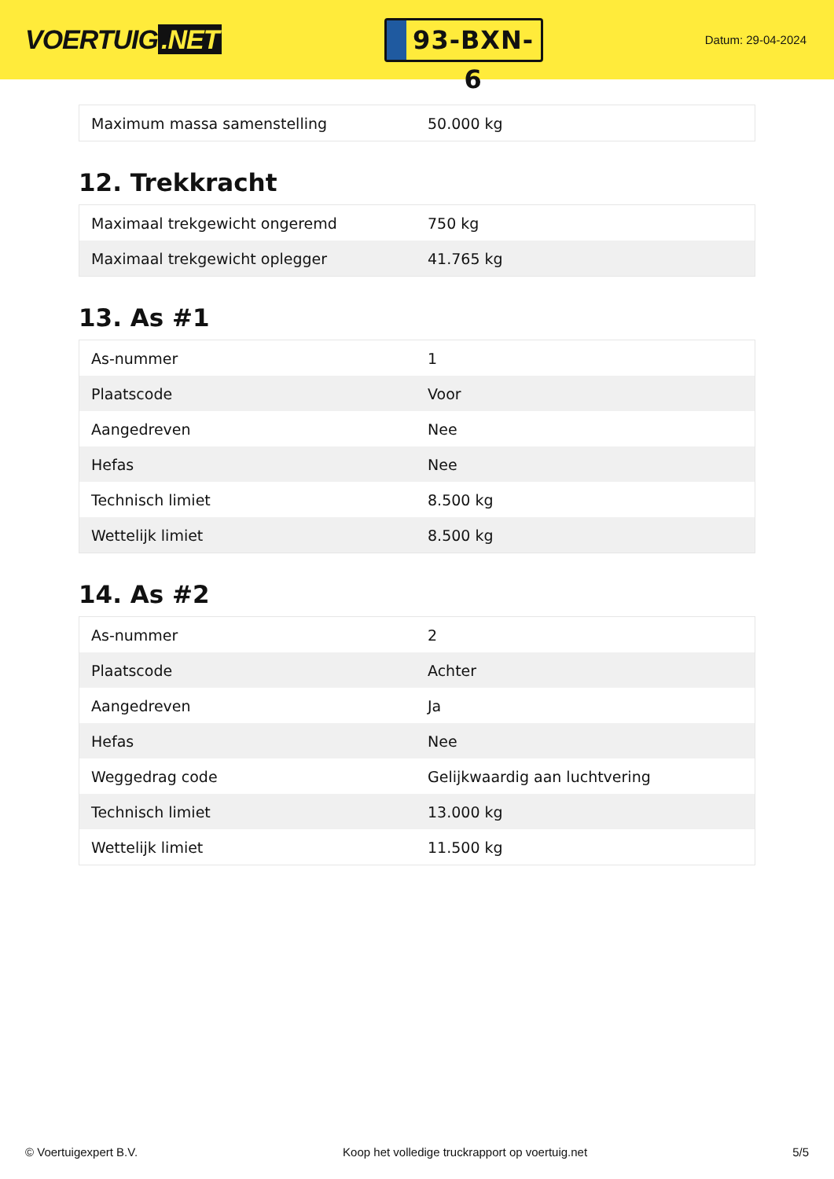VOERTUIG.NET
93-BXN-6
Datum: 29-04-2024
| Maximum massa samenstelling | 50.000 kg |
12. Trekkracht
| Maximaal trekgewicht ongeremd | 750 kg |
| Maximaal trekgewicht oplegger | 41.765 kg |
13. As #1
| As-nummer | 1 |
| Plaatscode | Voor |
| Aangedreven | Nee |
| Hefas | Nee |
| Technisch limiet | 8.500 kg |
| Wettelijk limiet | 8.500 kg |
14. As #2
| As-nummer | 2 |
| Plaatscode | Achter |
| Aangedreven | Ja |
| Hefas | Nee |
| Weggedrag code | Gelijkwaardig aan luchtvering |
| Technisch limiet | 13.000 kg |
| Wettelijk limiet | 11.500 kg |
© Voertuigexpert B.V. Koop het volledige truckrapport op voertuig.net 5/5